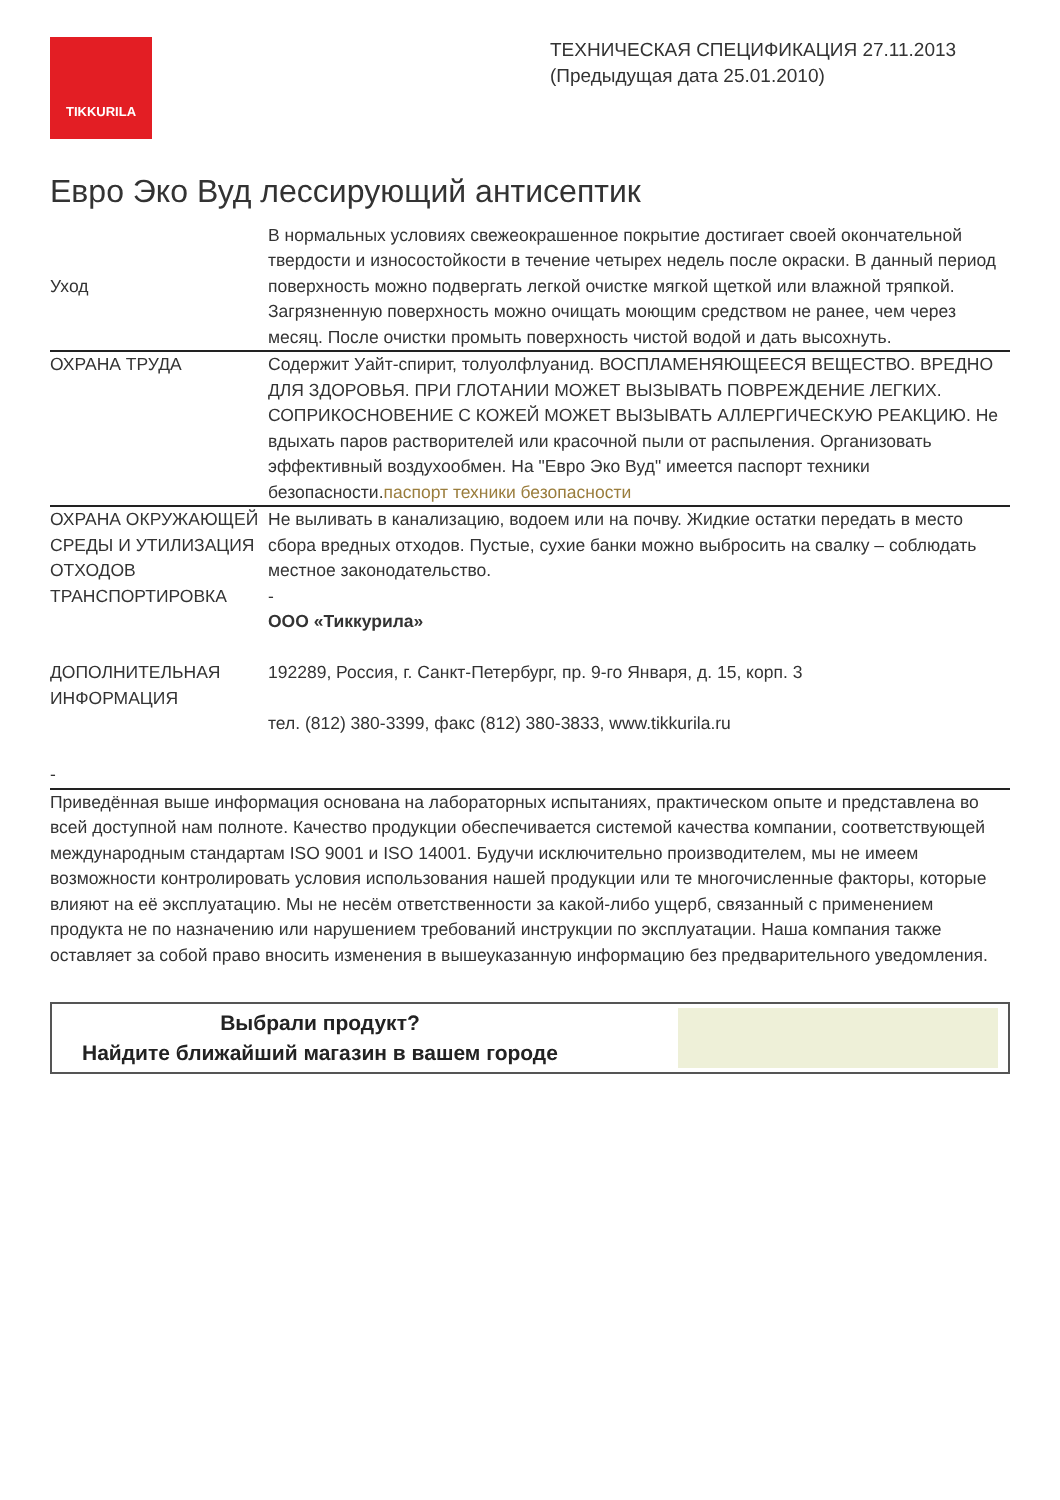TIKKURILA
ТЕХНИЧЕСКАЯ СПЕЦИФИКАЦИЯ 27.11.2013
(Предыдущая дата 25.01.2010)
Евро Эко Вуд лессирующий антисептик
| Уход | В нормальных условиях свежеокрашенное покрытие достигает своей окончательной твердости и износостойкости в течение четырех недель после окраски. В данный период поверхность можно подвергать легкой очистке мягкой щеткой или влажной тряпкой. Загрязненную поверхность можно очищать моющим средством не ранее, чем через месяц. После очистки промыть поверхность чистой водой и дать высохнуть. |
| ОХРАНА ТРУДА | Содержит Уайт-спирит, толуолфлуанид. ВОСПЛАМЕНЯЮЩЕЕСЯ ВЕЩЕСТВО. ВРЕДНО ДЛЯ ЗДОРОВЬЯ. ПРИ ГЛОТАНИИ МОЖЕТ ВЫЗЫВАТЬ ПОВРЕЖДЕНИЕ ЛЕГКИХ. СОПРИКОСНОВЕНИЕ С КОЖЕЙ МОЖЕТ ВЫЗЫВАТЬ АЛЛЕРГИЧЕСКУЮ РЕАКЦИЮ. Не вдыхать паров растворителей или красочной пыли от распыления. Организовать эффективный воздухообмен. На "Евро Эко Вуд" имеется паспорт техники безопасности. паспорт техники безопасности |
| ОХРАНА ОКРУЖАЮЩЕЙ СРЕДЫ И УТИЛИЗАЦИЯ ОТХОДОВ | Не выливать в канализацию, водоем или на почву. Жидкие остатки передать в место сбора вредных отходов. Пустые, сухие банки можно выбросить на свалку – соблюдать местное законодательство. |
| ТРАНСПОРТИРОВКА | - |
| ДОПОЛНИТЕЛЬНАЯ ИНФОРМАЦИЯ | ООО «Тиккурила» 192289, Россия, г. Санкт-Петербург, пр. 9-го Января, д. 15, корп. 3 тел. (812) 380-3399, факс (812) 380-3833, www.tikkurila.ru |
| - | |
Приведённая выше информация основана на лабораторных испытаниях, практическом опыте и представлена во всей доступной нам полноте. Качество продукции обеспечивается системой качества компании, соответствующей международным стандартам ISO 9001 и ISO 14001. Будучи исключительно производителем, мы не имеем возможности контролировать условия использования нашей продукции или те многочисленные факторы, которые влияют на её эксплуатацию. Мы не несём ответственности за какой-либо ущерб, связанный с применением продукта не по назначению или нарушением требований инструкции по эксплуатации. Наша компания также оставляет за собой право вносить изменения в вышеуказанную информацию без предварительного уведомления.
Выбрали продукт?
Найдите ближайший магазин в вашем городе